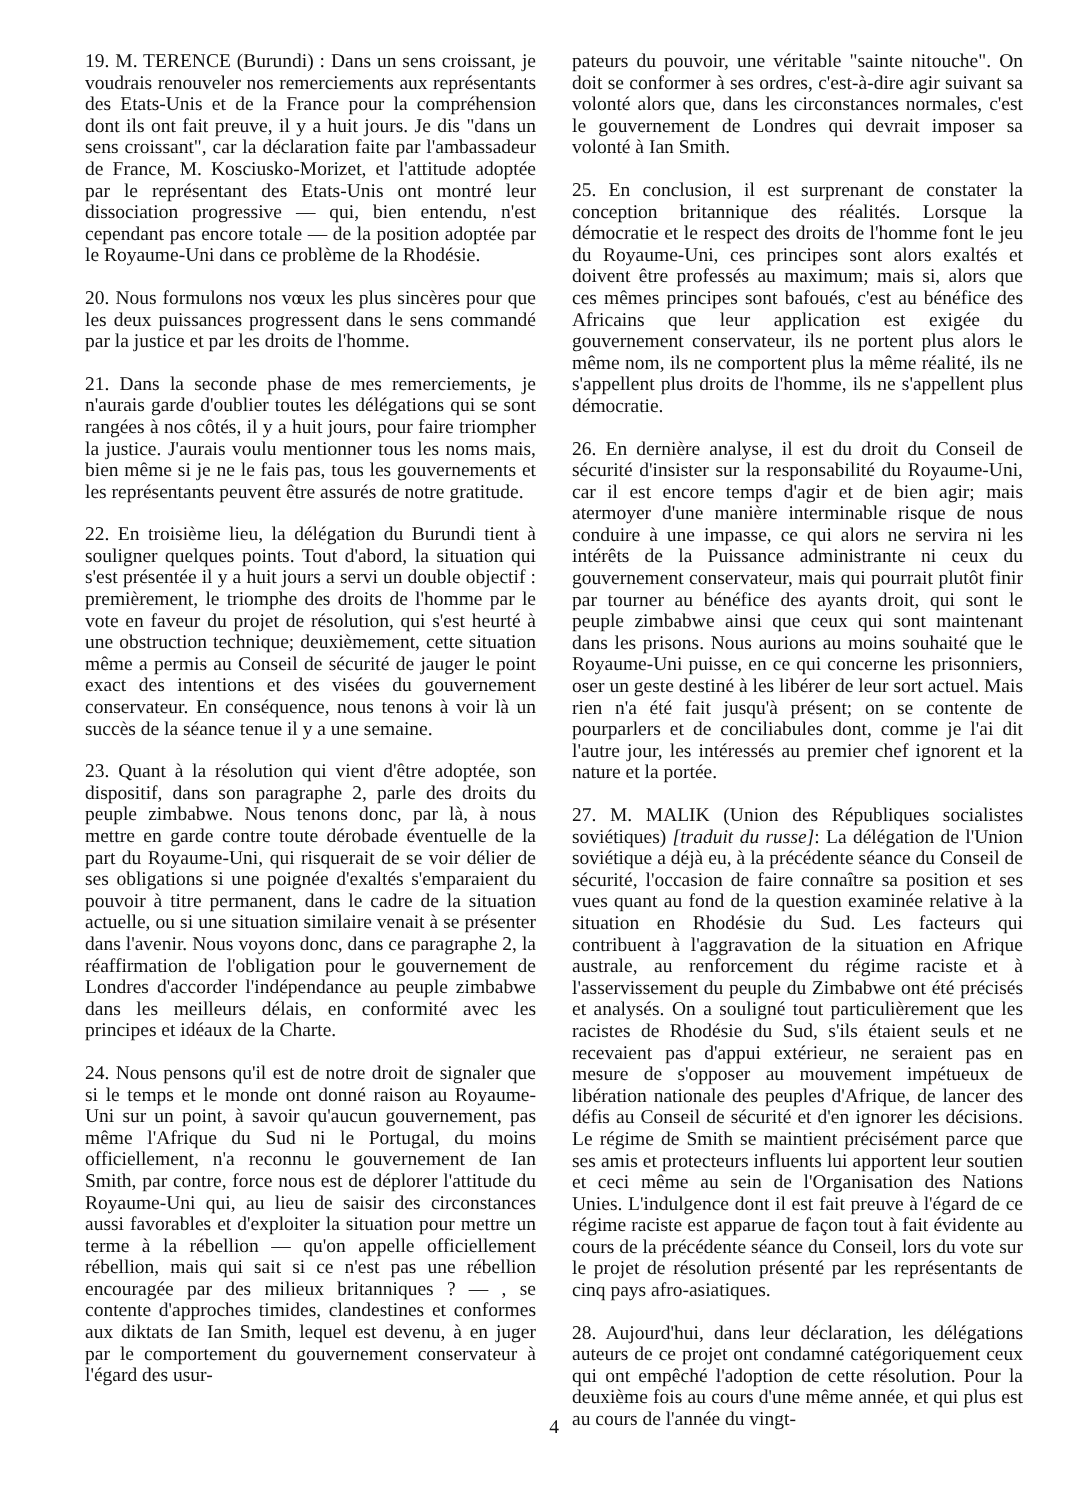19. M. TERENCE (Burundi) : Dans un sens croissant, je voudrais renouveler nos remerciements aux représentants des Etats-Unis et de la France pour la compréhension dont ils ont fait preuve, il y a huit jours. Je dis "dans un sens croissant", car la déclaration faite par l'ambassadeur de France, M. Kosciusko-Morizet, et l'attitude adoptée par le représentant des Etats-Unis ont montré leur dissociation progressive — qui, bien entendu, n'est cependant pas encore totale — de la position adoptée par le Royaume-Uni dans ce problème de la Rhodésie.
20. Nous formulons nos vœux les plus sincères pour que les deux puissances progressent dans le sens commandé par la justice et par les droits de l'homme.
21. Dans la seconde phase de mes remerciements, je n'aurais garde d'oublier toutes les délégations qui se sont rangées à nos côtés, il y a huit jours, pour faire triompher la justice. J'aurais voulu mentionner tous les noms mais, bien même si je ne le fais pas, tous les gouvernements et les représentants peuvent être assurés de notre gratitude.
22. En troisième lieu, la délégation du Burundi tient à souligner quelques points. Tout d'abord, la situation qui s'est présentée il y a huit jours a servi un double objectif : premièrement, le triomphe des droits de l'homme par le vote en faveur du projet de résolution, qui s'est heurté à une obstruction technique; deuxièmement, cette situation même a permis au Conseil de sécurité de jauger le point exact des intentions et des visées du gouvernement conservateur. En conséquence, nous tenons à voir là un succès de la séance tenue il y a une semaine.
23. Quant à la résolution qui vient d'être adoptée, son dispositif, dans son paragraphe 2, parle des droits du peuple zimbabwe. Nous tenons donc, par là, à nous mettre en garde contre toute dérobade éventuelle de la part du Royaume-Uni, qui risquerait de se voir délier de ses obligations si une poignée d'exaltés s'emparaient du pouvoir à titre permanent, dans le cadre de la situation actuelle, ou si une situation similaire venait à se présenter dans l'avenir. Nous voyons donc, dans ce paragraphe 2, la réaffirmation de l'obligation pour le gouvernement de Londres d'accorder l'indépendance au peuple zimbabwe dans les meilleurs délais, en conformité avec les principes et idéaux de la Charte.
24. Nous pensons qu'il est de notre droit de signaler que si le temps et le monde ont donné raison au Royaume-Uni sur un point, à savoir qu'aucun gouvernement, pas même l'Afrique du Sud ni le Portugal, du moins officiellement, n'a reconnu le gouvernement de Ian Smith, par contre, force nous est de déplorer l'attitude du Royaume-Uni qui, au lieu de saisir des circonstances aussi favorables et d'exploiter la situation pour mettre un terme à la rébellion — qu'on appelle officiellement rébellion, mais qui sait si ce n'est pas une rébellion encouragée par des milieux britanniques ? — , se contente d'approches timides, clandestines et conformes aux diktats de Ian Smith, lequel est devenu, à en juger par le comportement du gouvernement conservateur à l'égard des usur-
pateurs du pouvoir, une véritable "sainte nitouche". On doit se conformer à ses ordres, c'est-à-dire agir suivant sa volonté alors que, dans les circonstances normales, c'est le gouvernement de Londres qui devrait imposer sa volonté à Ian Smith.
25. En conclusion, il est surprenant de constater la conception britannique des réalités. Lorsque la démocratie et le respect des droits de l'homme font le jeu du Royaume-Uni, ces principes sont alors exaltés et doivent être professés au maximum; mais si, alors que ces mêmes principes sont bafoués, c'est au bénéfice des Africains que leur application est exigée du gouvernement conservateur, ils ne portent plus alors le même nom, ils ne comportent plus la même réalité, ils ne s'appellent plus droits de l'homme, ils ne s'appellent plus démocratie.
26. En dernière analyse, il est du droit du Conseil de sécurité d'insister sur la responsabilité du Royaume-Uni, car il est encore temps d'agir et de bien agir; mais atermoyer d'une manière interminable risque de nous conduire à une impasse, ce qui alors ne servira ni les intérêts de la Puissance administrante ni ceux du gouvernement conservateur, mais qui pourrait plutôt finir par tourner au bénéfice des ayants droit, qui sont le peuple zimbabwe ainsi que ceux qui sont maintenant dans les prisons. Nous aurions au moins souhaité que le Royaume-Uni puisse, en ce qui concerne les prisonniers, oser un geste destiné à les libérer de leur sort actuel. Mais rien n'a été fait jusqu'à présent; on se contente de pourparlers et de conciliabules dont, comme je l'ai dit l'autre jour, les intéressés au premier chef ignorent et la nature et la portée.
27. M. MALIK (Union des Républiques socialistes soviétiques) [traduit du russe]: La délégation de l'Union soviétique a déjà eu, à la précédente séance du Conseil de sécurité, l'occasion de faire connaître sa position et ses vues quant au fond de la question examinée relative à la situation en Rhodésie du Sud. Les facteurs qui contribuent à l'aggravation de la situation en Afrique australe, au renforcement du régime raciste et à l'asservissement du peuple du Zimbabwe ont été précisés et analysés. On a souligné tout particulièrement que les racistes de Rhodésie du Sud, s'ils étaient seuls et ne recevaient pas d'appui extérieur, ne seraient pas en mesure de s'opposer au mouvement impétueux de libération nationale des peuples d'Afrique, de lancer des défis au Conseil de sécurité et d'en ignorer les décisions. Le régime de Smith se maintient précisément parce que ses amis et protecteurs influents lui apportent leur soutien et ceci même au sein de l'Organisation des Nations Unies. L'indulgence dont il est fait preuve à l'égard de ce régime raciste est apparue de façon tout à fait évidente au cours de la précédente séance du Conseil, lors du vote sur le projet de résolution présenté par les représentants de cinq pays afro-asiatiques.
28. Aujourd'hui, dans leur déclaration, les délégations auteurs de ce projet ont condamné catégoriquement ceux qui ont empêché l'adoption de cette résolution. Pour la deuxième fois au cours d'une même année, et qui plus est au cours de l'année du vingt-
4